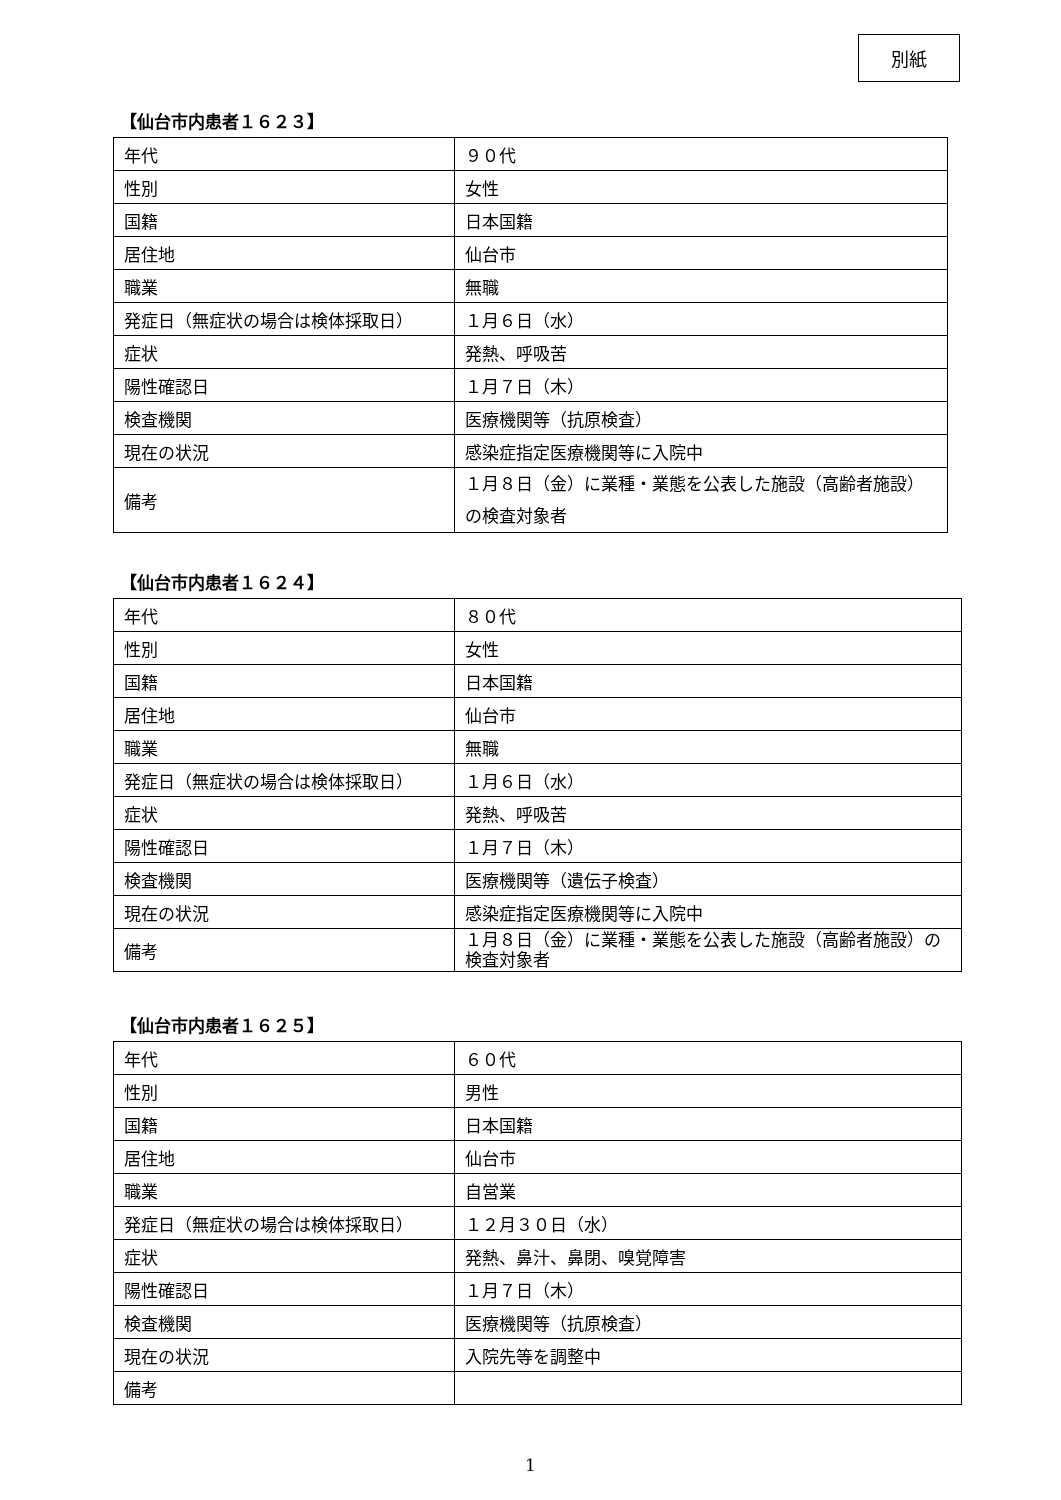別紙
【仙台市内患者１６２３】
| 年代 | ９０代 |
| 性別 | 女性 |
| 国籍 | 日本国籍 |
| 居住地 | 仙台市 |
| 職業 | 無職 |
| 発症日（無症状の場合は検体採取日） | １月６日（水） |
| 症状 | 発熱、呼吸苦 |
| 陽性確認日 | １月７日（木） |
| 検査機関 | 医療機関等（抗原検査） |
| 現在の状況 | 感染症指定医療機関等に入院中 |
| 備考 | １月８日（金）に業種・業態を公表した施設（高齢者施設）の検査対象者 |
【仙台市内患者１６２４】
| 年代 | ８０代 |
| 性別 | 女性 |
| 国籍 | 日本国籍 |
| 居住地 | 仙台市 |
| 職業 | 無職 |
| 発症日（無症状の場合は検体採取日） | １月６日（水） |
| 症状 | 発熱、呼吸苦 |
| 陽性確認日 | １月７日（木） |
| 検査機関 | 医療機関等（遺伝子検査） |
| 現在の状況 | 感染症指定医療機関等に入院中 |
| 備考 | １月８日（金）に業種・業態を公表した施設（高齢者施設）の検査対象者 |
【仙台市内患者１６２５】
| 年代 | ６０代 |
| 性別 | 男性 |
| 国籍 | 日本国籍 |
| 居住地 | 仙台市 |
| 職業 | 自営業 |
| 発症日（無症状の場合は検体採取日） | １２月３０日（水） |
| 症状 | 発熱、鼻汁、鼻閉、嗅覚障害 |
| 陽性確認日 | １月７日（木） |
| 検査機関 | 医療機関等（抗原検査） |
| 現在の状況 | 入院先等を調整中 |
| 備考 | |
1